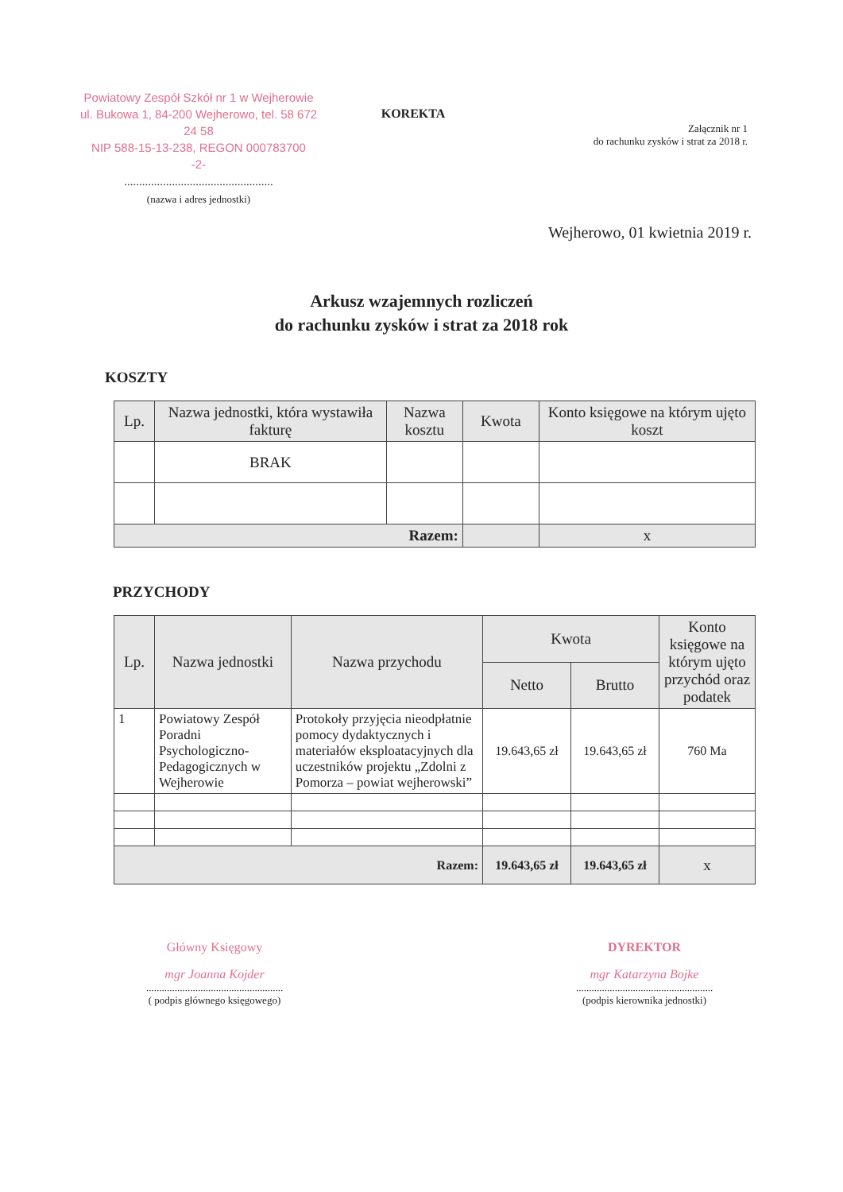Powiatowy Zespół Szkół nr 1 w Wejherowie
ul. Bukowa 1, 84-200 Wejherowo, tel. 58 672 24 58
NIP 588-15-13-238, REGON 000783700
-2-
..................................................
(nazwa i adres jednostki)
KOREKTA
Załącznik nr 1
do rachunku zysków i strat za 2018 r.
Wejherowo, 01 kwietnia 2019 r.
Arkusz wzajemnych rozliczeń
do rachunku zysków i strat za 2018 rok
KOSZTY
| Lp. | Nazwa jednostki, która wystawiła fakturę | Nazwa kosztu | Kwota | Konto księgowe na którym ujęto koszt |
| --- | --- | --- | --- | --- |
| | BRAK | | | |
| Razem: | | | | x |
PRZYCHODY
| Lp. | Nazwa jednostki | Nazwa przychodu | Kwota | | Konto księgowe na którym ujęto przychód oraz podatek |
| --- | --- | --- | --- | --- | --- |
| | | | Netto | Brutto | |
| 1 | Powiatowy Zespół Poradni Psychologiczno-Pedagogicznych w Wejherowie | Protokoły przyjęcia nieodpłatnie pomocy dydaktycznych i materiałów eksploatacyjnych dla uczestników projektu „Zdolni z Pomorza – powiat wejherowski” | 19.643,65 zł | 19.643,65 zł | 760 Ma |
| Razem: | | | 19.643,65 zł | 19.643,65 zł | x |
Główny Księgowy
mgr Joanna Kojder
.....................................................
( podpis głównego księgowego)
DYREKTOR
mgr Katarzyna Bojke
.....................................................
(podpis kierownika jednostki)